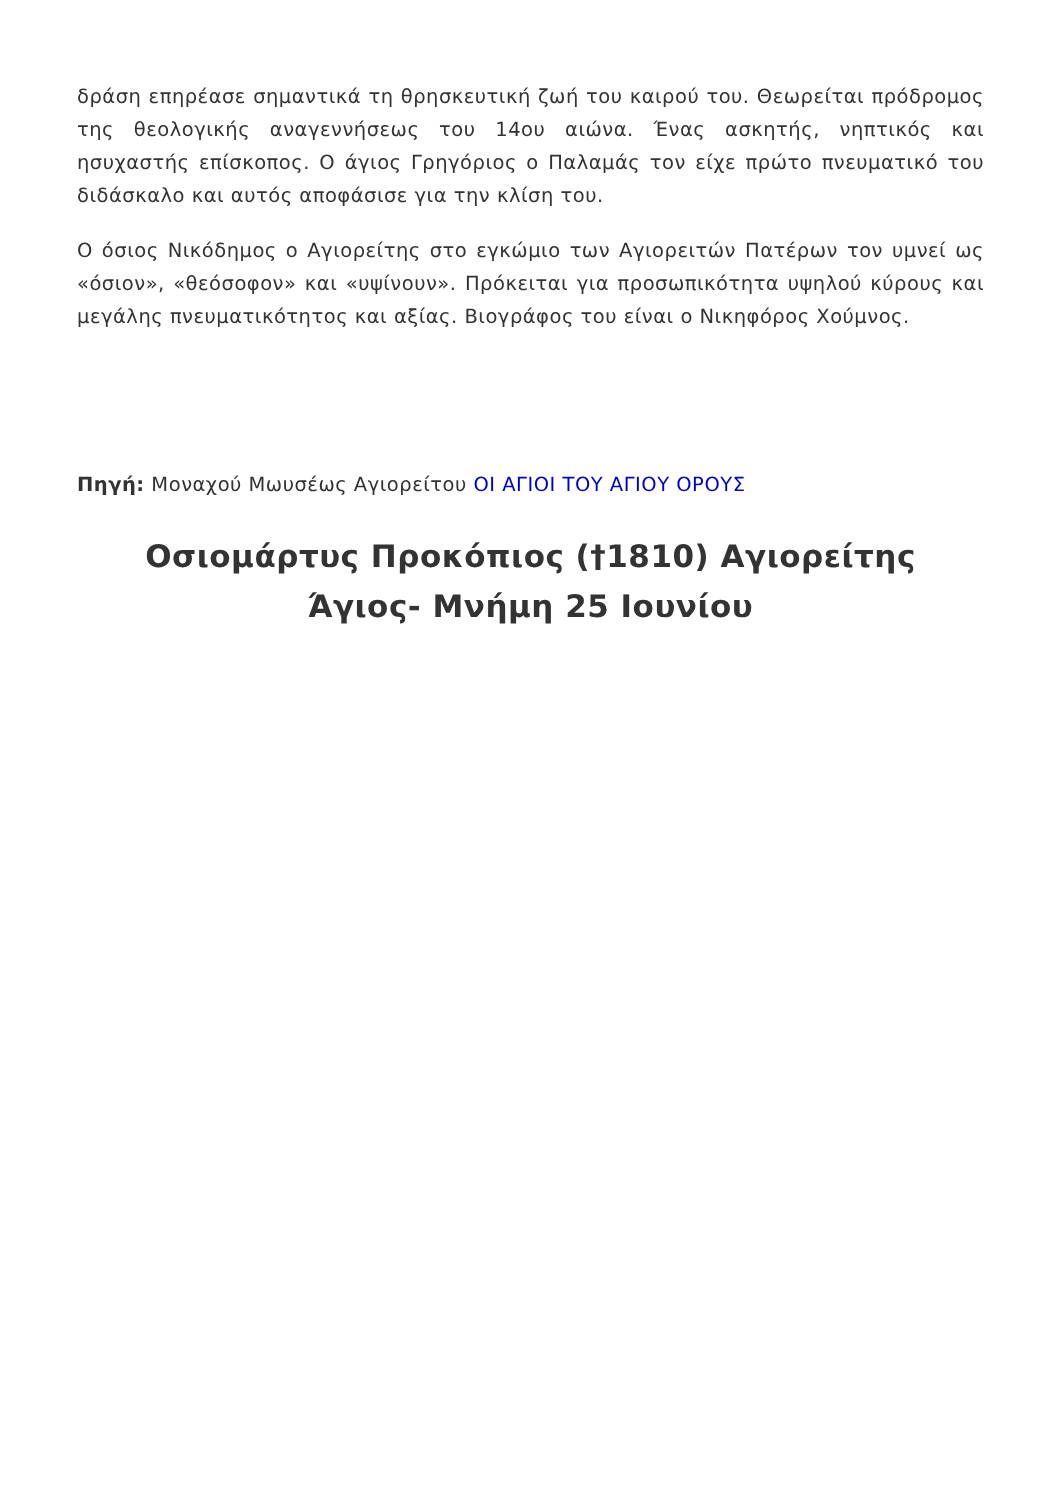δράση επηρέασε σημαντικά τη θρησκευτική ζωή του καιρού του. Θεωρείται πρόδρομος της θεολογικής αναγεννήσεως του 14ου αιώνα. Ένας ασκητής, νηπτικός και ησυχαστής επίσκοπος. Ο άγιος Γρηγόριος ο Παλαμάς τον είχε πρώτο πνευματικό του διδάσκαλο και αυτός αποφάσισε για την κλίση του.
Ο όσιος Νικόδημος ο Αγιορείτης στο εγκώμιο των Αγιορειτών Πατέρων τον υμνεί ως «όσιον», «θεόσοφον» και «υψίνουν». Πρόκειται για προσωπικότητα υψηλού κύρους και μεγάλης πνευματικότητος και αξίας. Βιογράφος του είναι ο Νικηφόρος Χούμνος.
Πηγή: Μοναχού Μωυσέως Αγιορείτου ΟΙ ΑΓΙΟΙ ΤΟΥ ΑΓΙΟΥ ΟΡΟΥΣ
Οσιομάρτυς Προκόπιος (†1810) Αγιορείτης
Άγιος- Μνήμη 25 Ιουνίου